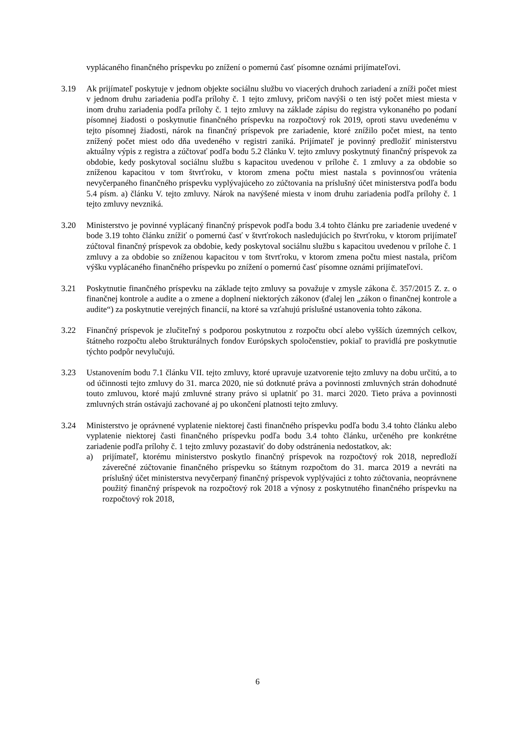vyplácaného finančného príspevku po znížení o pomernú časť písomne oznámi prijímateľovi.
3.19 Ak prijímateľ poskytuje v jednom objekte sociálnu službu vo viacerých druhoch zariadení a zníži počet miest v jednom druhu zariadenia podľa prílohy č. 1 tejto zmluvy, pričom navýši o ten istý počet miest miesta v inom druhu zariadenia podľa prílohy č. 1 tejto zmluvy na základe zápisu do registra vykonaného po podaní písomnej žiadosti o poskytnutie finančného príspevku na rozpočtový rok 2019, oproti stavu uvedenému v tejto písomnej žiadosti, nárok na finančný príspevok pre zariadenie, ktoré znížilo počet miest, na tento znížený počet miest odo dňa uvedeného v registri zaniká. Prijímateľ je povinný predložiť ministerstvu aktuálny výpis z registra a zúčtovať podľa bodu 5.2 článku V. tejto zmluvy poskytnutý finančný príspevok za obdobie, kedy poskytoval sociálnu službu s kapacitou uvedenou v prílohe č. 1 zmluvy a za obdobie so zníženou kapacitou v tom štvrťroku, v ktorom zmena počtu miest nastala s povinnosťou vrátenia nevyčerpaného finančného príspevku vyplývajúceho zo zúčtovania na príslušný účet ministerstva podľa bodu 5.4 písm. a) článku V. tejto zmluvy. Nárok na navýšené miesta v inom druhu zariadenia podľa prílohy č. 1 tejto zmluvy nevzniká.
3.20 Ministerstvo je povinné vyplácaný finančný príspevok podľa bodu 3.4 tohto článku pre zariadenie uvedené v bode 3.19 tohto článku znížiť o pomernú časť v štvrťrokoch nasledujúcich po štvrťroku, v ktorom prijímateľ zúčtoval finančný príspevok za obdobie, kedy poskytoval sociálnu službu s kapacitou uvedenou v prílohe č. 1 zmluvy a za obdobie so zníženou kapacitou v tom štvrťroku, v ktorom zmena počtu miest nastala, pričom výšku vyplácaného finančného príspevku po znížení o pomernú časť písomne oznámi prijímateľovi.
3.21 Poskytnutie finančného príspevku na základe tejto zmluvy sa považuje v zmysle zákona č. 357/2015 Z. z. o finančnej kontrole a audite a o zmene a doplnení niektorých zákonov (ďalej len „zákon o finančnej kontrole a audite“) za poskytnutie verejných financií, na ktoré sa vzťahujú príslušné ustanovenia tohto zákona.
3.22 Finančný príspevok je zlučiteľný s podporou poskytnutou z rozpočtu obcí alebo vyšších územných celkov, štátneho rozpočtu alebo štrukturálnych fondov Európskych spoločenstiev, pokiaľ to pravidlá pre poskytnutie týchto podpôr nevylučujú.
3.23 Ustanovením bodu 7.1 článku VII. tejto zmluvy, ktoré upravuje uzatvorenie tejto zmluvy na dobu určitú, a to od účinnosti tejto zmluvy do 31. marca 2020, nie sú dotknuté práva a povinnosti zmluvných strán dohodnuté touto zmluvou, ktoré majú zmluvné strany právo si uplatniť po 31. marci 2020. Tieto práva a povinnosti zmluvných strán ostávajú zachované aj po ukončení platnosti tejto zmluvy.
3.24 Ministerstvo je oprávnené vyplatenie niektorej časti finančného príspevku podľa bodu 3.4 tohto článku alebo vyplatenie niektorej časti finančného príspevku podľa bodu 3.4 tohto článku, určeného pre konkrétne zariadenie podľa prílohy č. 1 tejto zmluvy pozastaviť do doby odstránenia nedostatkov, ak:
a) prijímateľ, ktorému ministerstvo poskytlo finančný príspevok na rozpočtový rok 2018, nepredloží záverečné zúčtovanie finančného príspevku so štátnym rozpočtom do 31. marca 2019 a nevráti na príslušný účet ministerstva nevyčerpaný finančný príspevok vyplývajúci z tohto zúčtovania, neoprávnene použitý finančný príspevok na rozpočtový rok 2018 a výnosy z poskytnutého finančného príspevku na rozpočtový rok 2018,
6